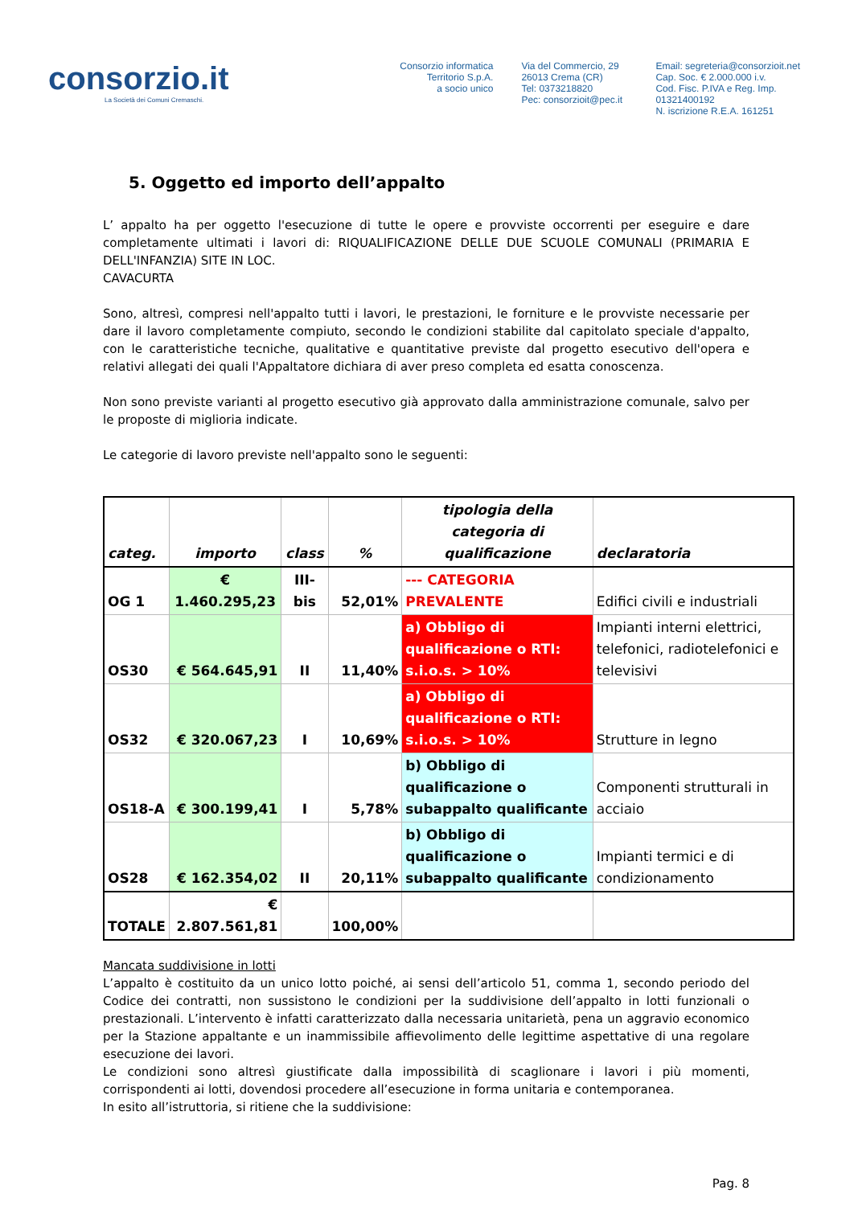consorzio.it
La Società dei Comuni Cremaschi.
Consorzio informatica
Territorio S.p.A.
a socio unico
Via del Commercio, 29
26013 Crema (CR)
Tel: 0373218820
Pec: consorzioit@pec.it
Email: segreteria@consorzioit.net
Cap. Soc. € 2.000.000 i.v.
Cod. Fisc. P.IVA e Reg. Imp. 01321400192
N. iscrizione R.E.A. 161251
5. Oggetto ed importo dell’appalto
L’ appalto ha per oggetto l'esecuzione di tutte le opere e provviste occorrenti per eseguire e dare completamente ultimati i lavori di: RIQUALIFICAZIONE DELLE DUE SCUOLE COMUNALI (PRIMARIA E DELL'INFANZIA) SITE IN LOC.
CAVACURTA
Sono, altresì, compresi nell'appalto tutti i lavori, le prestazioni, le forniture e le provviste necessarie per dare il lavoro completamente compiuto, secondo le condizioni stabilite dal capitolato speciale d'appalto, con le caratteristiche tecniche, qualitative e quantitative previste dal progetto esecutivo dell'opera e relativi allegati dei quali l'Appaltatore dichiara di aver preso completa ed esatta conoscenza.
Non sono previste varianti al progetto esecutivo già approvato dalla amministrazione comunale, salvo per le proposte di miglioria indicate.
Le categorie di lavoro previste nell'appalto sono le seguenti:
| categ. | importo | class | % | tipologia della categoria di qualificazione | declaratoria |
| --- | --- | --- | --- | --- | --- |
| OG 1 | € 1.460.295,23 | III-bis | 52,01% | --- CATEGORIA PREVALENTE | Edifici civili e industriali |
| OS30 | € 564.645,91 | II | 11,40% | a) Obbligo di qualificazione o RTI: s.i.o.s. > 10% | Impianti interni elettrici, telefonici, radiotelefonici e televisivi |
| OS32 | € 320.067,23 | I | 10,69% | a) Obbligo di qualificazione o RTI: s.i.o.s. > 10% | Strutture in legno |
| OS18-A | € 300.199,41 | I | 5,78% | b) Obbligo di qualificazione o subappalto qualificante | Componenti strutturali in acciaio |
| OS28 | € 162.354,02 | II | 20,11% | b) Obbligo di qualificazione o subappalto qualificante | Impianti termici e di condizionamento |
| TOTALE | € 2.807.561,81 | | 100,00% | | |
Mancata suddivisione in lotti
L’appalto è costituito da un unico lotto poiché, ai sensi dell’articolo 51, comma 1, secondo periodo del Codice dei contratti, non sussistono le condizioni per la suddivisione dell’appalto in lotti funzionali o prestazionali. L’intervento è infatti caratterizzato dalla necessaria unitarietà, pena un aggravio economico per la Stazione appaltante e un inammissibile affievolimento delle legittime aspettative di una regolare esecuzione dei lavori.
Le condizioni sono altresì giustificate dalla impossibilità di scaglionare i lavori i più momenti, corrispondenti ai lotti, dovendosi procedere all’esecuzione in forma unitaria e contemporanea.
In esito all’istruttoria, si ritiene che la suddivisione:
Pag. 8